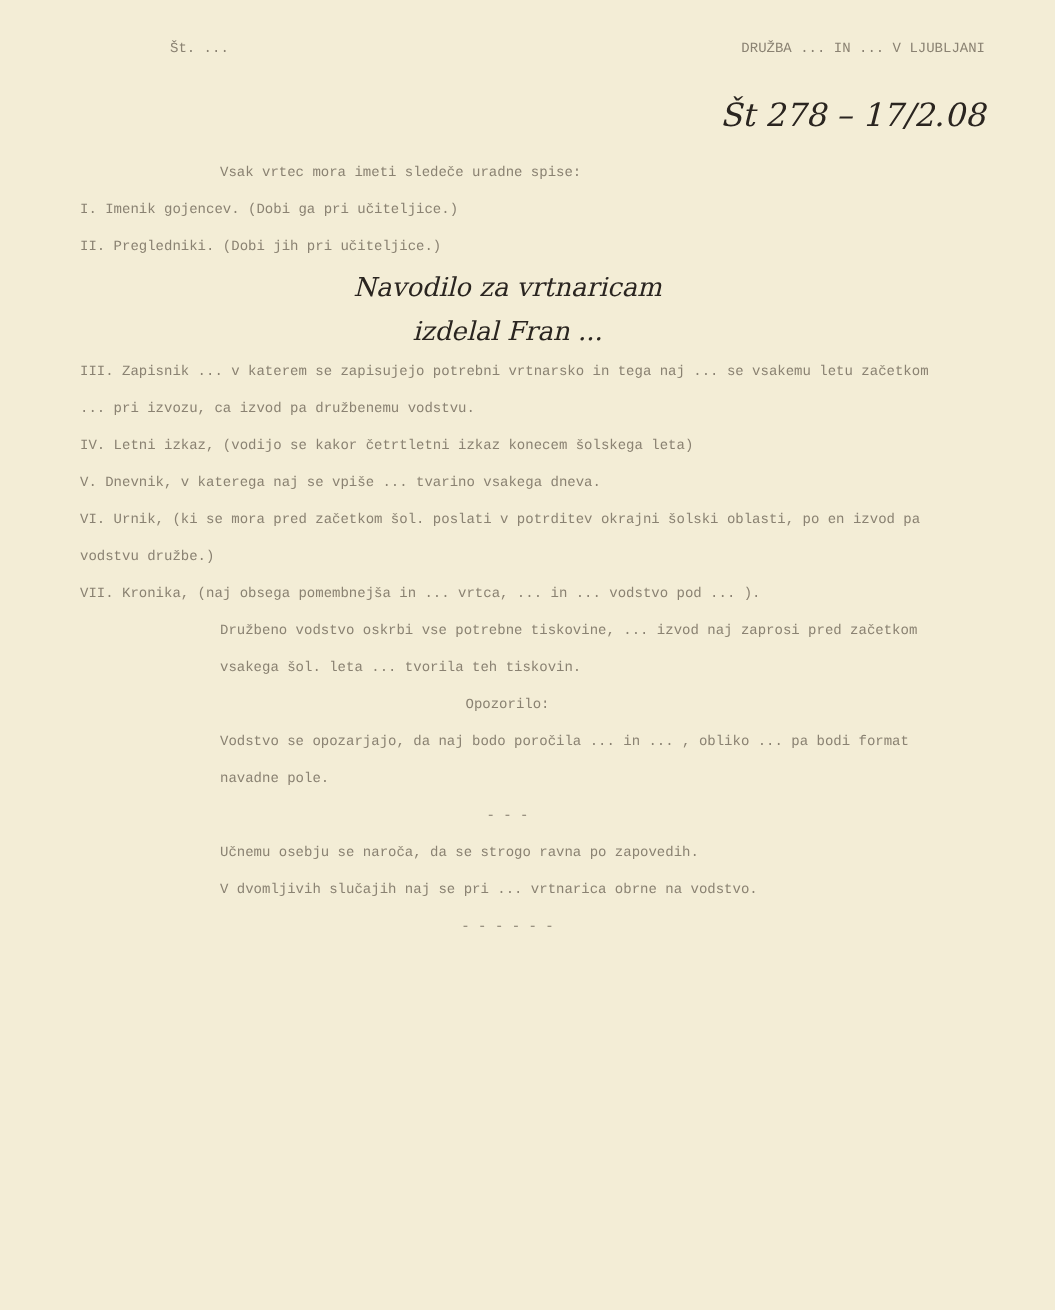Št. ... DRUŽBA ... IN ... V LJUBLJANI
Št 278 – 17/2.08
Vsak vrtec mora imeti sledeče uradne spise:
I. Imenik gojencev. (Dobi ga pri učiteljice.)
II. Pregledniki. (Dobi jih pri učiteljice.)
Navodilo za vrtnaricam
izdelal Fran ...
III. Zapisnik ... v katerem se zapisujejo potrebni vrtnarsko in tega naj ... se vsakemu letu začetkom ... pri izvozu, ca izvod pa družbenemu vodstvu.
IV. Letni izkaz, (vodijo se kakor četrtletni izkaz konecem šolskega leta)
V. Dnevnik, v katerega naj se vpiše ... tvarino vsakega dneva.
VI. Urnik, (ki se mora pred začetkom šol. poslati v potrditev okrajni šolski oblasti, po en izvod pa vodstvu družbe.)
VII. Kronika, (naj obsega pomembnejša in ... vrtca, ... in ... vodstvo pod ... ).
Družbeno vodstvo oskrbi vse potrebne tiskovine, ... izvod naj zaprosi pred začetkom vsakega šol. leta ... tvorila teh tiskovin.
Opozorilo:
Vodstvo se opozarjajo, da naj bodo poročila ... in ... , obliko ... pa bodi format navadne pole.
- - -
Učnemu osebju se naroča, da se strogo ravna po zapovedih.
V dvomljivih slučajih naj se pri ... vrtnarica obrne na vodstvo.
- - - - - -